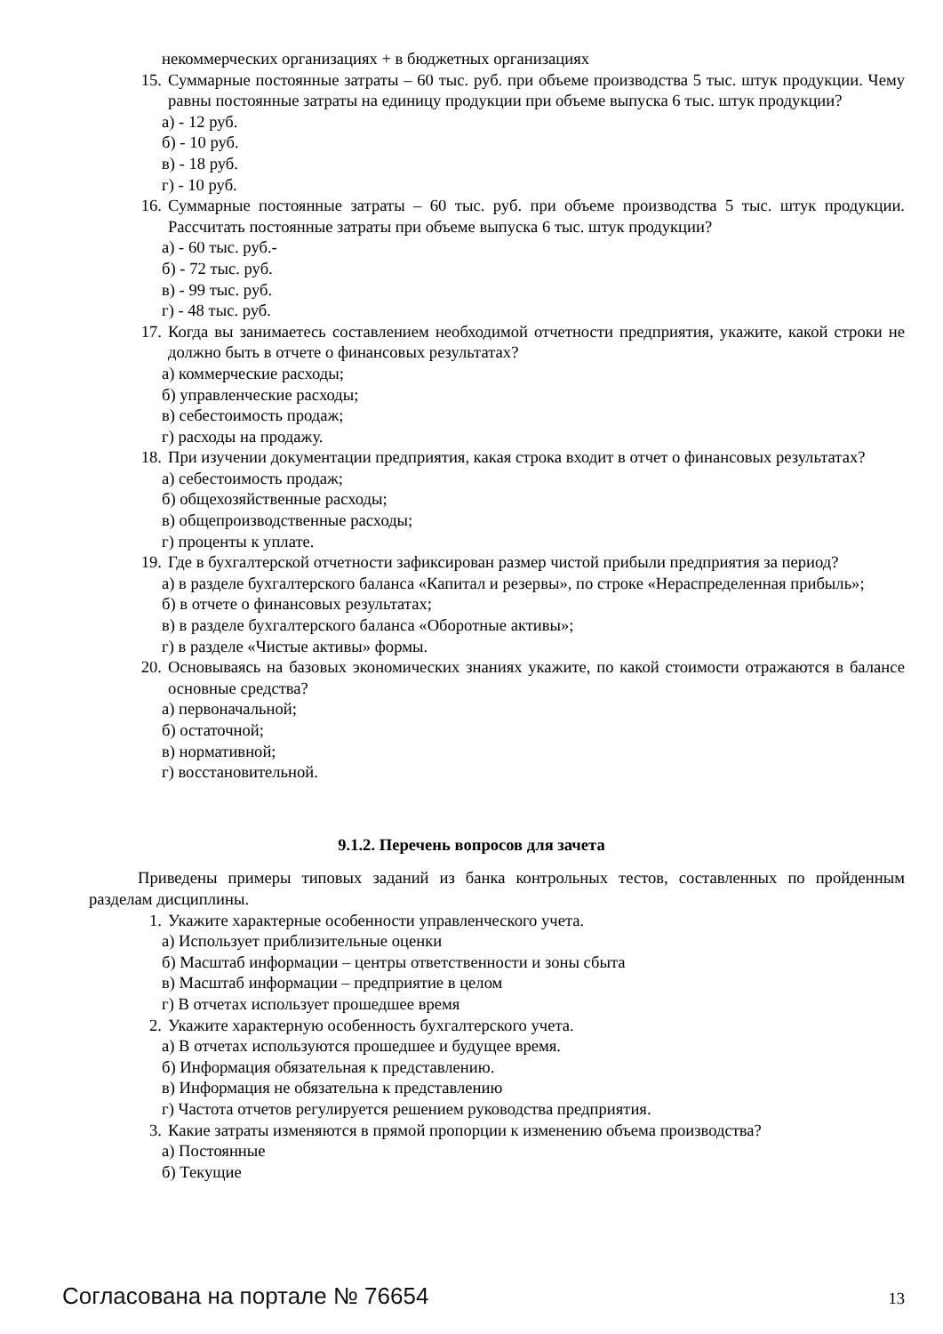некоммерческих организациях + в бюджетных организациях
15. Суммарные постоянные затраты – 60 тыс. руб. при объеме производства 5 тыс. штук продукции. Чему равны постоянные затраты на единицу продукции при объеме выпуска 6 тыс. штук продукции?
а) - 12 руб.
б) - 10 руб.
в) - 18 руб.
г) - 10 руб.
16. Суммарные постоянные затраты – 60 тыс. руб. при объеме производства 5 тыс. штук продукции. Рассчитать постоянные затраты при объеме выпуска 6 тыс. штук продукции?
а) - 60 тыс. руб.-
б) - 72 тыс. руб.
в) - 99 тыс. руб.
г) - 48 тыс. руб.
17. Когда вы занимаетесь составлением необходимой отчетности предприятия, укажите, какой строки не должно быть в отчете о финансовых результатах?
а) коммерческие расходы;
б) управленческие расходы;
в) себестоимость продаж;
г) расходы на продажу.
18. При изучении документации предприятия, какая строка входит в отчет о финансовых результатах?
а) себестоимость продаж;
б) общехозяйственные расходы;
в) общепроизводственные расходы;
г) проценты к уплате.
19. Где в бухгалтерской отчетности зафиксирован размер чистой прибыли предприятия за период?
а) в разделе бухгалтерского баланса «Капитал и резервы», по строке «Нераспределенная прибыль»;
б) в отчете о финансовых результатах;
в) в разделе бухгалтерского баланса «Оборотные активы»;
г) в разделе «Чистые активы» формы.
20. Основываясь на базовых экономических знаниях укажите, по какой стоимости отражаются в балансе основные средства?
а) первоначальной;
б) остаточной;
в) нормативной;
г) восстановительной.
9.1.2. Перечень вопросов для зачета
Приведены примеры типовых заданий из банка контрольных тестов, составленных по пройденным разделам дисциплины.
1. Укажите характерные особенности управленческого учета.
а) Использует приблизительные оценки
б) Масштаб информации – центры ответственности и зоны сбыта
в) Масштаб информации – предприятие в целом
г) В отчетах использует прошедшее время
2. Укажите характерную особенность бухгалтерского учета.
а) В отчетах используются прошедшее и будущее время.
б) Информация обязательная к представлению.
в) Информация не обязательна к представлению
г) Частота отчетов регулируется решением руководства предприятия.
3. Какие затраты изменяются в прямой пропорции к изменению объема производства?
а) Постоянные
б) Текущие
Согласована на портале № 76654 13